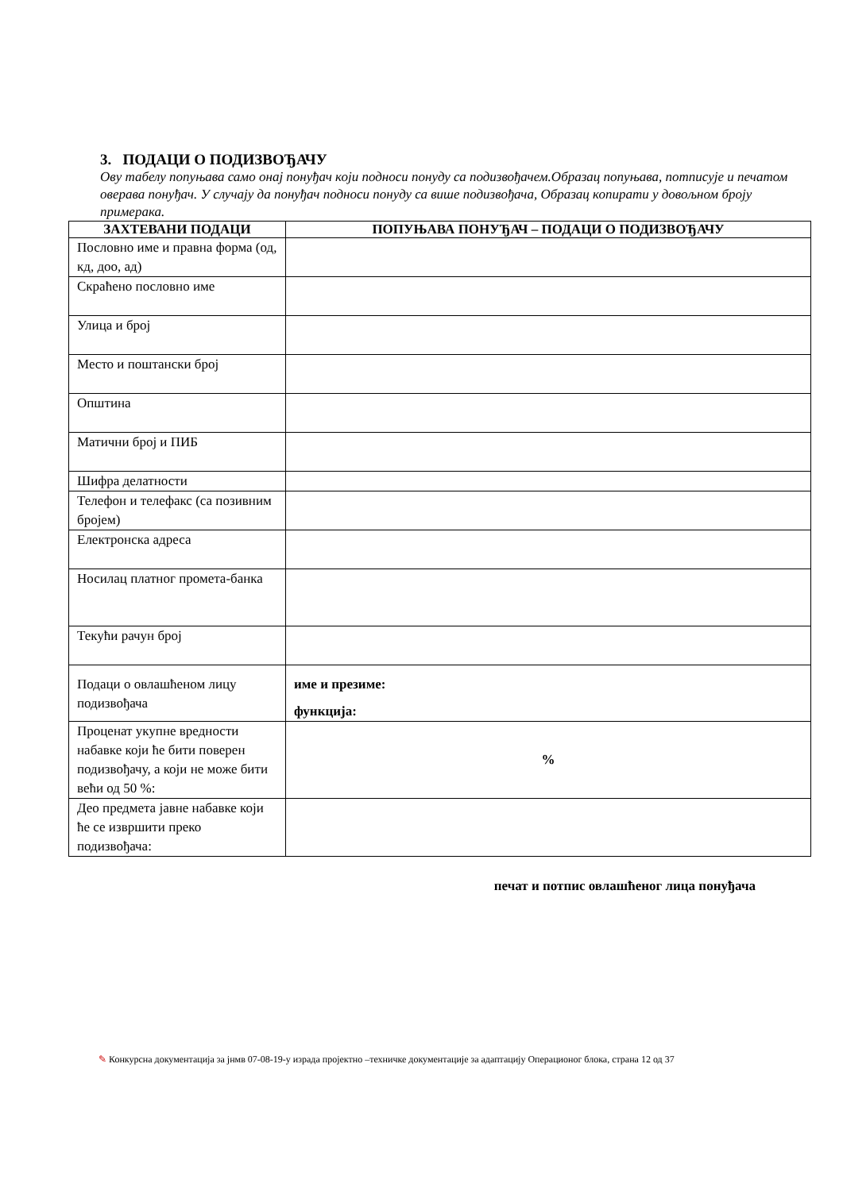3. ПОДАЦИ О ПОДИЗВОЂАЧУ
Ову табелу попуњава само онај понуђач који подноси понуду са подизвођачем.Образац попуњава, потписује и печатом оверава понуђач. У случају да понуђач подноси понуду са више подизвођача, Образац копирати у довољном броју примерака.
| ЗАХТЕВАНИ ПОДАЦИ | ПОПУЊАВА ПОНУЂАЧ – ПОДАЦИ О ПОДИЗВОЂАЧУ |
| --- | --- |
| Пословно име и правна форма (од, кд, доо, ад) | |
| Скраћено пословно име | |
| Улица и број | |
| Место и поштански број | |
| Општина | |
| Матични број и ПИБ | |
| Шифра делатности | |
| Телефон и телефакс (са позивним бројем) | |
| Електронска адреса | |
| Носилац платног промета-банка | |
| Текући рачун број | |
| Подаци о овлашћеном лицу подизвођача | име и презиме: функција: |
| Проценат укупне вредности набавке који ће бити поверен подизвођачу, а који не може бити већи од 50 %: | % |
| Део предмета јавне набавке који ће се извршити преко подизвођача: | |
печат и потпис овлашћеног лица понуђача
✎ Конкурсна документација за јнмв 07-08-19-у израда пројектно –техничке документације за адаптацију Операционог блока, страна 12 од 37